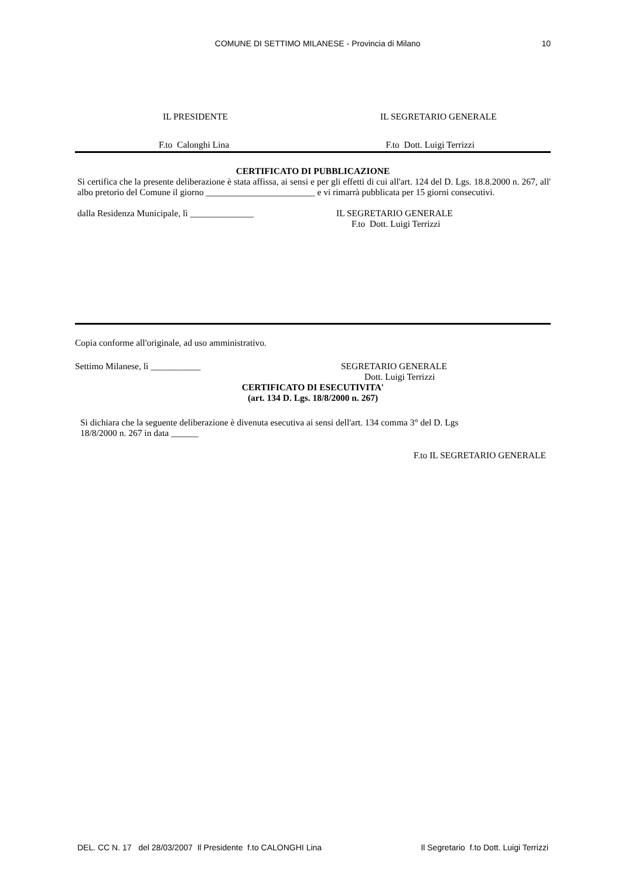COMUNE DI SETTIMO MILANESE - Provincia di Milano
10
IL PRESIDENTE IL SEGRETARIO GENERALE
F.to Calonghi Lina F.to Dott. Luigi Terrizzi
CERTIFICATO DI PUBBLICAZIONE
Si certifica che la presente deliberazione è stata affissa, ai sensi e per gli effetti di cui all'art. 124 del D. Lgs. 18.8.2000 n. 267, all' albo pretorio del Comune il giorno ________________________ e vi rimarrà pubblicata per 15 giorni consecutivi.
dalla Residenza Municipale, lì ______________
IL SEGRETARIO GENERALE
F.to Dott. Luigi Terrizzi
Copia conforme all'originale, ad uso amministrativo.
Settimo Milanese, lì ___________
SEGRETARIO GENERALE
Dott. Luigi Terrizzi
CERTIFICATO DI ESECUTIVITA'
(art. 134 D. Lgs. 18/8/2000 n. 267)
Si dichiara che la seguente deliberazione è divenuta esecutiva ai sensi dell'art. 134 comma 3° del D. Lgs
18/8/2000 n. 267 in data ______
F.to IL SEGRETARIO GENERALE
DEL. CC N. 17 del 28/03/2007 Il Presidente f.to CALONGHI Lina Il Segretario f.to Dott. Luigi Terrizzi